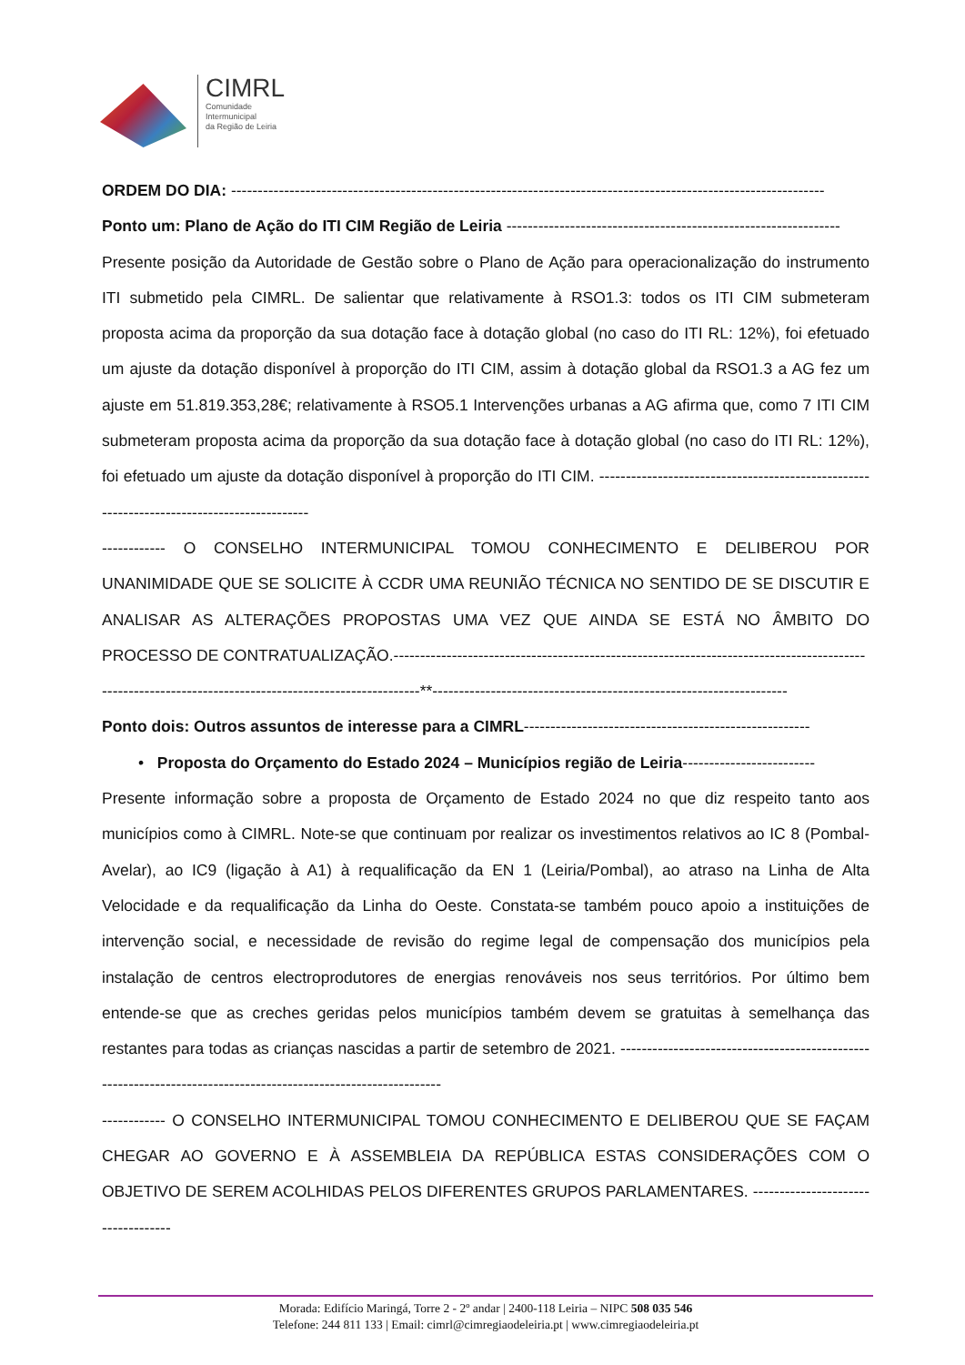CIMRL
Comunidade
Intermunicipal
da Região de Leiria
ORDEM DO DIA: ----------------------------------------------------------------------------------------------------------------
Ponto um: Plano de Ação do ITI CIM Região de Leiria ---------------------------------------------------------------
Presente posição da Autoridade de Gestão sobre o Plano de Ação para operacionalização do instrumento ITI submetido pela CIMRL. De salientar que relativamente à RSO1.3: todos os ITI CIM submeteram proposta acima da proporção da sua dotação face à dotação global (no caso do ITI RL: 12%), foi efetuado um ajuste da dotação disponível à proporção do ITI CIM, assim à dotação global da RSO1.3 a AG fez um ajuste em 51.819.353,28€; relativamente à RSO5.1 Intervenções urbanas a AG afirma que, como 7 ITI CIM submeteram proposta acima da proporção da sua dotação face à dotação global (no caso do ITI RL: 12%), foi efetuado um ajuste da dotação disponível à proporção do ITI CIM. ------------------------------------------------------------------------------------------
------------ O CONSELHO INTERMUNICIPAL TOMOU CONHECIMENTO E DELIBEROU POR UNANIMIDADE QUE SE SOLICITE À CCDR UMA REUNIÃO TÉCNICA NO SENTIDO DE SE DISCUTIR E ANALISAR AS ALTERAÇÕES PROPOSTAS UMA VEZ QUE AINDA SE ESTÁ NO ÂMBITO DO PROCESSO DE CONTRATUALIZAÇÃO.-----------------------------------------------------------------------------------------
------------------------------------------------------------**-------------------------------------------------------------------
Ponto dois: Outros assuntos de interesse para a CIMRL------------------------------------------------------
• Proposta do Orçamento do Estado 2024 – Municípios região de Leiria-------------------------
Presente informação sobre a proposta de Orçamento de Estado 2024 no que diz respeito tanto aos municípios como à CIMRL. Note-se que continuam por realizar os investimentos relativos ao IC 8 (Pombal-Avelar), ao IC9 (ligação à A1) à requalificação da EN 1 (Leiria/Pombal), ao atraso na Linha de Alta Velocidade e da requalificação da Linha do Oeste. Constata-se também pouco apoio a instituições de intervenção social, e necessidade de revisão do regime legal de compensação dos municípios pela instalação de centros electroprodutores de energias renováveis nos seus territórios. Por último bem entende-se que as creches geridas pelos municípios também devem se gratuitas à semelhança das restantes para todas as crianças nascidas a partir de setembro de 2021. ---------------------------------------------------------------------------------------------------------------
------------ O CONSELHO INTERMUNICIPAL TOMOU CONHECIMENTO E DELIBEROU QUE SE FAÇAM CHEGAR AO GOVERNO E À ASSEMBLEIA DA REPÚBLICA ESTAS CONSIDERAÇÕES COM O OBJETIVO DE SEREM ACOLHIDAS PELOS DIFERENTES GRUPOS PARLAMENTARES. -----------------------------------
Morada: Edifício Maringá, Torre 2 - 2º andar | 2400-118 Leiria – NIPC 508 035 546
Telefone: 244 811 133 | Email: cimrl@cimregiaodeleiria.pt | www.cimregiaodeleiria.pt